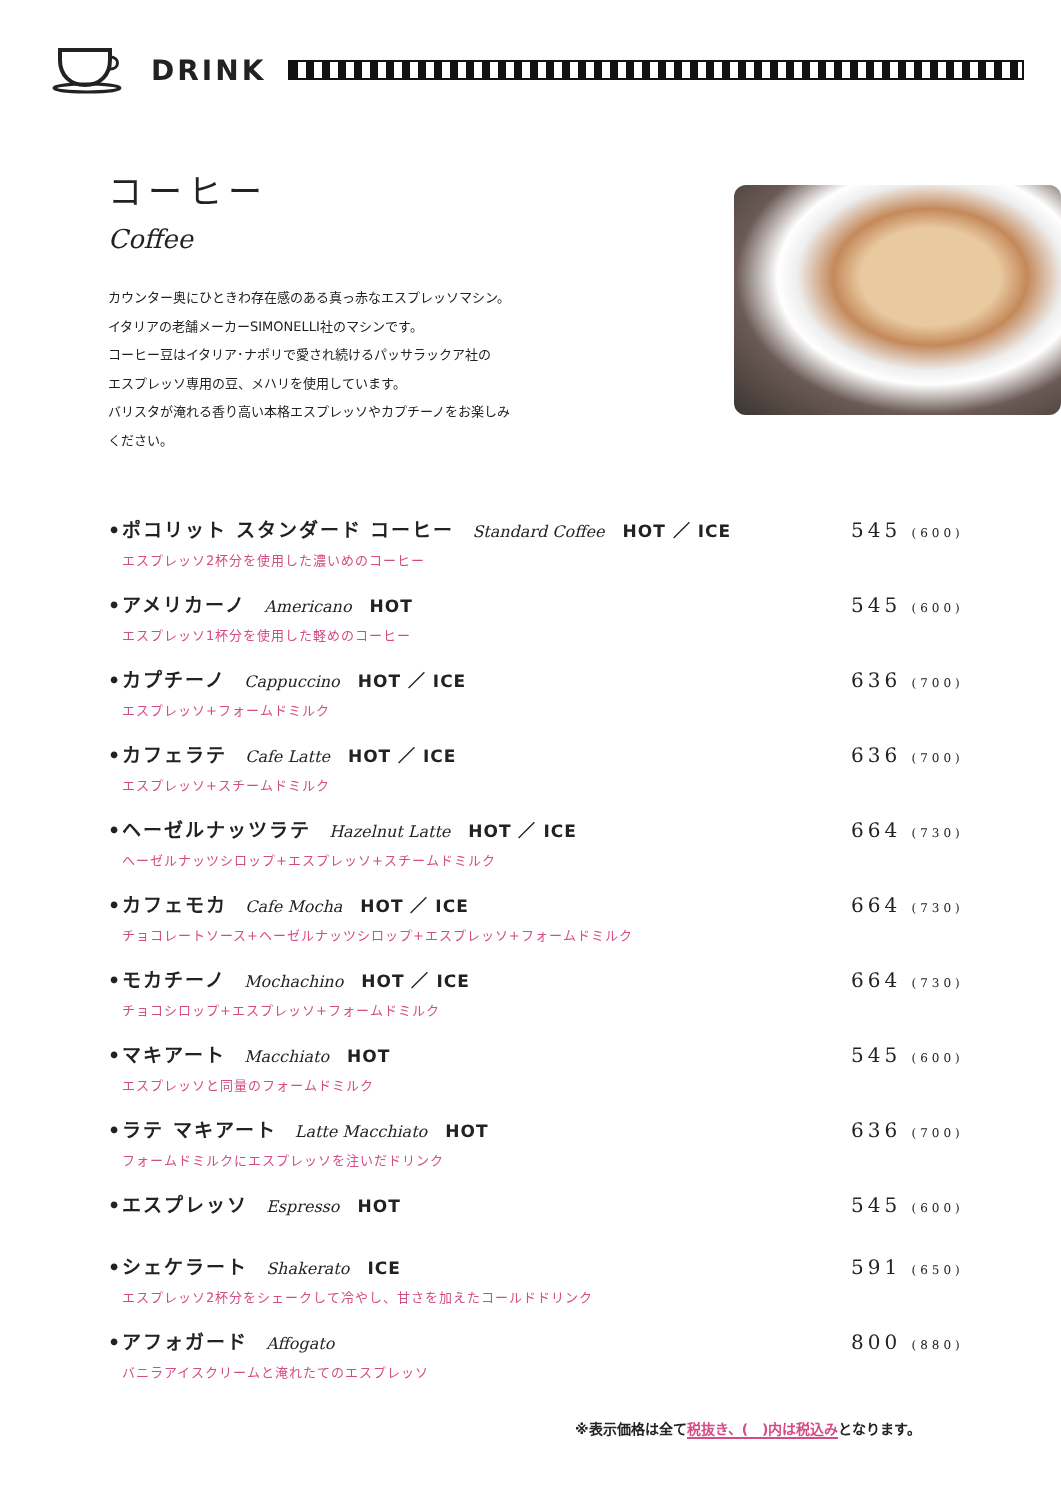DRINK
コーヒー
Coffee
カウンター奥にひときわ存在感のある真っ赤なエスプレッソマシン。
イタリアの老舗メーカーSIMONELLI社のマシンです。
コーヒー豆はイタリア･ナポリで愛され続けるパッサラックア社の
エスプレッソ専用の豆、メハリを使用しています。
バリスタが淹れる香り高い本格エスプレッソやカプチーノをお楽しみ
ください。
•ポコリット スタンダード コーヒー Standard Coffee HOT ／ ICE 545 (600)
エスプレッソ2杯分を使用した濃いめのコーヒー
•アメリカーノ Americano HOT 545 (600)
エスプレッソ1杯分を使用した軽めのコーヒー
•カプチーノ Cappuccino HOT ／ ICE 636 (700)
エスプレッソ+フォームドミルク
•カフェラテ Cafe Latte HOT ／ ICE 636 (700)
エスプレッソ+スチームドミルク
•ヘーゼルナッツラテ Hazelnut Latte HOT ／ ICE 664 (730)
ヘーゼルナッツシロップ+エスプレッソ+スチームドミルク
•カフェモカ Cafe Mocha HOT ／ ICE 664 (730)
チョコレートソース+ヘーゼルナッツシロップ+エスプレッソ+フォームドミルク
•モカチーノ Mochachino HOT ／ ICE 664 (730)
チョコシロップ+エスプレッソ+フォームドミルク
•マキアート Macchiato HOT 545 (600)
エスプレッソと同量のフォームドミルク
•ラテ マキアート Latte Macchiato HOT 636 (700)
フォームドミルクにエスプレッソを注いだドリンク
•エスプレッソ Espresso HOT 545 (600)
•シェケラート Shakerato ICE 591 (650)
エスプレッソ2杯分をシェークして冷やし、甘さを加えたコールドドリンク
•アフォガード Affogato 800 (880)
バニラアイスクリームと淹れたてのエスプレッソ
※表示価格は全て税抜き、(　)内は税込みとなります。